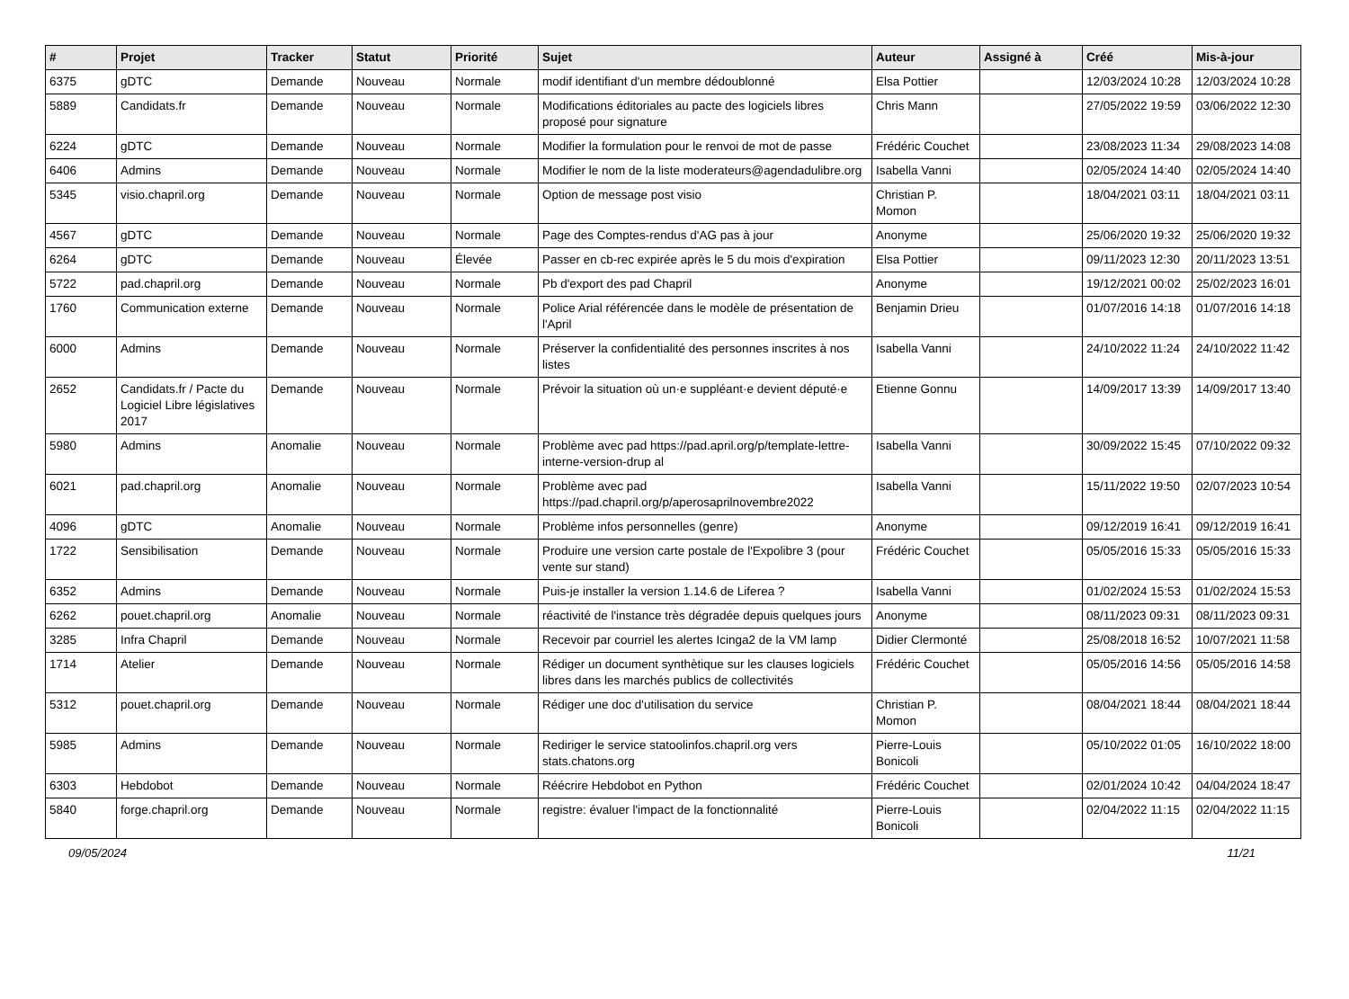| # | Projet | Tracker | Statut | Priorité | Sujet | Auteur | Assigné à | Créé | Mis-à-jour |
| --- | --- | --- | --- | --- | --- | --- | --- | --- | --- |
| 6375 | gDTC | Demande | Nouveau | Normale | modif identifiant d'un membre dédoublonné | Elsa Pottier | | 12/03/2024 10:28 | 12/03/2024 10:28 |
| 5889 | Candidats.fr | Demande | Nouveau | Normale | Modifications éditoriales au pacte des logiciels libres proposé pour signature | Chris Mann | | 27/05/2022 19:59 | 03/06/2022 12:30 |
| 6224 | gDTC | Demande | Nouveau | Normale | Modifier la formulation pour le renvoi de mot de passe | Frédéric Couchet | | 23/08/2023 11:34 | 29/08/2023 14:08 |
| 6406 | Admins | Demande | Nouveau | Normale | Modifier le nom de la liste moderateurs@agendadulibre.org | Isabella Vanni | | 02/05/2024 14:40 | 02/05/2024 14:40 |
| 5345 | visio.chapril.org | Demande | Nouveau | Normale | Option de message post visio | Christian P. Momon | | 18/04/2021 03:11 | 18/04/2021 03:11 |
| 4567 | gDTC | Demande | Nouveau | Normale | Page des Comptes-rendus d'AG pas à jour | Anonyme | | 25/06/2020 19:32 | 25/06/2020 19:32 |
| 6264 | gDTC | Demande | Nouveau | Élevée | Passer en cb-rec expirée après le 5 du mois d'expiration | Elsa Pottier | | 09/11/2023 12:30 | 20/11/2023 13:51 |
| 5722 | pad.chapril.org | Demande | Nouveau | Normale | Pb d'export des pad Chapril | Anonyme | | 19/12/2021 00:02 | 25/02/2023 16:01 |
| 1760 | Communication externe | Demande | Nouveau | Normale | Police Arial référencée dans le modèle de présentation de l'April | Benjamin Drieu | | 01/07/2016 14:18 | 01/07/2016 14:18 |
| 6000 | Admins | Demande | Nouveau | Normale | Préserver la confidentialité des personnes inscrites à nos listes | Isabella Vanni | | 24/10/2022 11:24 | 24/10/2022 11:42 |
| 2652 | Candidats.fr / Pacte du Logiciel Libre législatives 2017 | Demande | Nouveau | Normale | Prévoir la situation où un·e suppléant·e devient député·e | Etienne Gonnu | | 14/09/2017 13:39 | 14/09/2017 13:40 |
| 5980 | Admins | Anomalie | Nouveau | Normale | Problème avec pad https://pad.april.org/p/template-lettre-interne-version-drup al | Isabella Vanni | | 30/09/2022 15:45 | 07/10/2022 09:32 |
| 6021 | pad.chapril.org | Anomalie | Nouveau | Normale | Problème avec pad https://pad.chapril.org/p/aperosaprilnovembre2022 | Isabella Vanni | | 15/11/2022 19:50 | 02/07/2023 10:54 |
| 4096 | gDTC | Anomalie | Nouveau | Normale | Problème infos personnelles (genre) | Anonyme | | 09/12/2019 16:41 | 09/12/2019 16:41 |
| 1722 | Sensibilisation | Demande | Nouveau | Normale | Produire une version carte postale de l'Expolibre 3 (pour vente sur stand) | Frédéric Couchet | | 05/05/2016 15:33 | 05/05/2016 15:33 |
| 6352 | Admins | Demande | Nouveau | Normale | Puis-je installer la version 1.14.6 de Liferea ? | Isabella Vanni | | 01/02/2024 15:53 | 01/02/2024 15:53 |
| 6262 | pouet.chapril.org | Anomalie | Nouveau | Normale | réactivité de l'instance très dégradée depuis quelques jours | Anonyme | | 08/11/2023 09:31 | 08/11/2023 09:31 |
| 3285 | Infra Chapril | Demande | Nouveau | Normale | Recevoir par courriel les alertes Icinga2 de la VM lamp | Didier Clermonté | | 25/08/2018 16:52 | 10/07/2021 11:58 |
| 1714 | Atelier | Demande | Nouveau | Normale | Rédiger un document synthètique sur les clauses logiciels libres dans les marchés publics de collectivités | Frédéric Couchet | | 05/05/2016 14:56 | 05/05/2016 14:58 |
| 5312 | pouet.chapril.org | Demande | Nouveau | Normale | Rédiger une doc d'utilisation du service | Christian P. Momon | | 08/04/2021 18:44 | 08/04/2021 18:44 |
| 5985 | Admins | Demande | Nouveau | Normale | Rediriger le service statoolinfos.chapril.org vers stats.chatons.org | Pierre-Louis Bonicoli | | 05/10/2022 01:05 | 16/10/2022 18:00 |
| 6303 | Hebdobot | Demande | Nouveau | Normale | Réécrire Hebdobot en Python | Frédéric Couchet | | 02/01/2024 10:42 | 04/04/2024 18:47 |
| 5840 | forge.chapril.org | Demande | Nouveau | Normale | registre: évaluer l'impact de la fonctionnalité | Pierre-Louis Bonicoli | | 02/04/2022 11:15 | 02/04/2022 11:15 |
09/05/2024 11/21